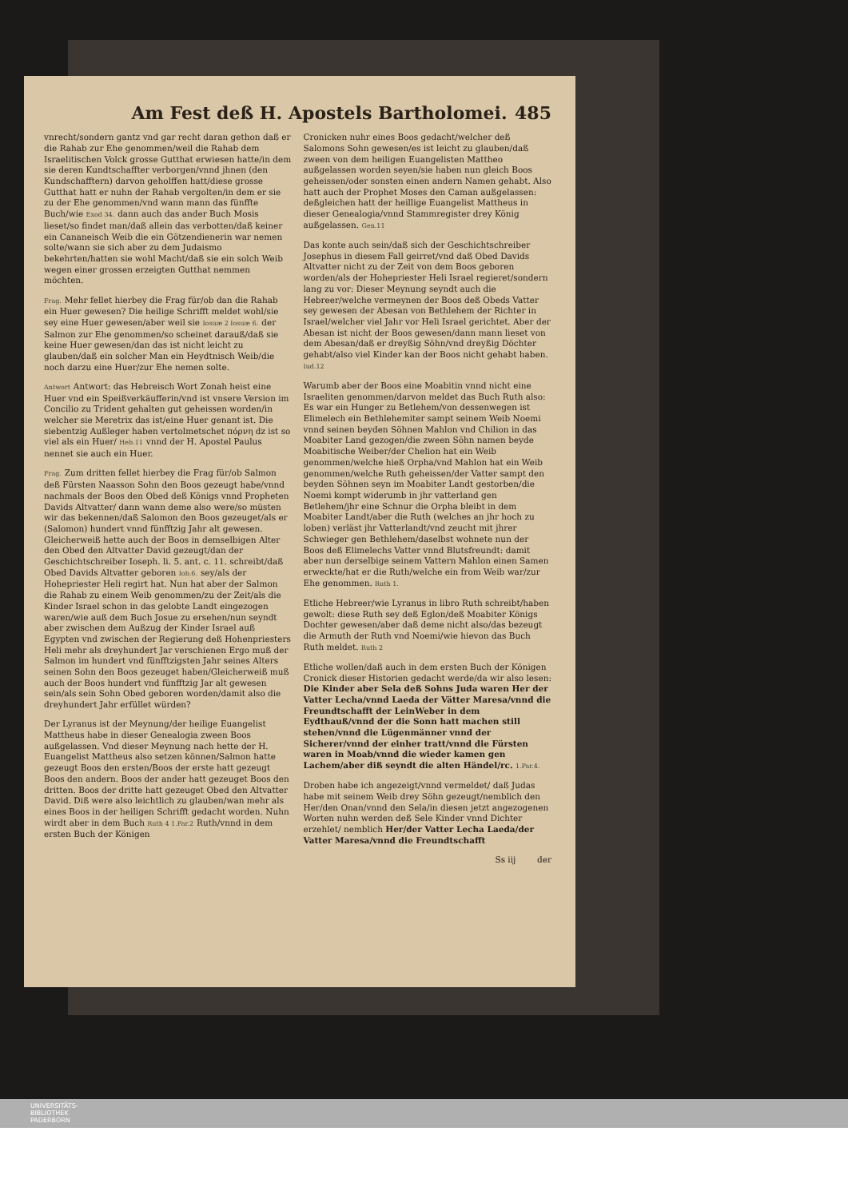Am Fest deß H. Apostels Bartholomei. 485
vnrecht/sondern gantz vnd gar recht daran gethon daß er die Rahab zur Ehe genommen/weil die Rahab dem Israelitischen Volck grosse Gutthat erwiesen hatte/in dem sie deren Kundtschaffter verborgen/vnnd jhnen (den Kundschafftern) darvon geholffen hatt/diese grosse Gutthat hatt er nuhn der Rahab vergolten/in dem er sie zu der Ehe genommen/vnd wann mann das fünffte Buch/wie Exod 34. dann auch das ander Buch Mosis lieset/so findet man/daß allein das verbotten/daß keiner ein Cananeisch Weib die ein Götzendienerin war nemen solte/wann sie sich aber zu dem Judaismo bekehrten/hatten sie wohl Macht/daß sie ein solch Weib wegen einer grossen erzeigten Gutthat nemmen möchten.
Frag. Mehr fellet hierbey die Frag für/ob dan die Rahab ein Huer gewesen? Die heilige Schrifft meldet wohl/sie sey eine Huer gewesen/aber weil sie Iosuæ 2 Iosuæ 6. der Salmon zur Ehe genommen/so scheinet darauß/daß sie keine Huer gewesen/dan das ist nicht leicht zu glauben/daß ein solcher Man ein Heydtnisch Weib/die noch darzu eine Huer/zur Ehe nemen solte.
Antwort Antwort: das Hebreisch Wort Zonah heist eine Huer vnd ein Speißverkäufferin/vnd ist vnsere Version im Concilio zu Trident gehalten gut geheissen worden/in welcher sie Meretrix das ist/eine Huer genant ist. Die siebentzig Außleger haben vertolmetschet πόρνη dz ist so viel als ein Huer/ Heb.11 vnnd der H. Apostel Paulus nennet sie auch ein Huer.
Frag. Zum dritten fellet hierbey die Frag für/ob Salmon deß Fürsten Naasson Sohn den Boos gezeugt habe/vnnd nachmals der Boos den Obed deß Königs vnnd Propheten Davids Altvatter/ dann wann deme also were/so müsten wir das bekennen/daß Salomon den Boos gezeuget/als er (Salomon) hundert vnnd fünfftzig Jahr alt gewesen. Gleicherweiß hette auch der Boos in demselbigen Alter den Obed den Altvatter David gezeugt/dan der Geschichtschreiber Ioseph. li. 5. ant. c. 11. schreibt/daß Obed Davids Altvatter geboren Iob.6. sey/als der Hohepriester Heli regirt hat. Nun hat aber der Salmon die Rahab zu einem Weib genommen/zu der Zeit/als die Kinder Israel schon in das gelobte Landt eingezogen waren/wie auß dem Buch Josue zu ersehen/nun seyndt aber zwischen dem Außzug der Kinder Israel auß Egypten vnd zwischen der Regierung deß Hohenpriesters Heli mehr als dreyhundert Jar verschienen Ergo muß der Salmon im hundert vnd fünfftzigsten Jahr seines Alters seinen Sohn den Boos gezeuget haben/Gleicherweiß muß auch der Boos hundert vnd fünfftzig Jar alt gewesen sein/als sein Sohn Obed geboren worden/damit also die dreyhundert Jahr erfüllet würden?
Der Lyranus ist der Meynung/der heilige Euangelist Mattheus habe in dieser Genealogia zween Boos außgelassen. Vnd dieser Meynung nach hette der H. Euangelist Mattheus also setzen können/Salmon hatte gezeugt Boos den ersten/Boos der erste hatt gezeugt Boos den andern. Boos der ander hatt gezeuget Boos den dritten. Boos der dritte hatt gezeuget Obed den Altvatter David. Diß were also leichtlich zu glauben/wan mehr als eines Boos in der heiligen Schrifft gedacht worden. Nuhn wirdt aber in dem Buch Ruth 4 1.Par.2 Ruth/vnnd in dem ersten Buch der Königen
Cronicken nuhr eines Boos gedacht/welcher deß Salomons Sohn gewesen/es ist leicht zu glauben/daß zween von dem heiligen Euangelisten Mattheo außgelassen worden seyen/sie haben nun gleich Boos geheissen/oder sonsten einen andern Namen gehabt. Also hatt auch der Prophet Moses den Caman außgelassen: deßgleichen hatt der heillige Euangelist Mattheus in dieser Genealogia/vnnd Stammregister drey König außgelassen. Gen.11
Das konte auch sein/daß sich der Geschichtschreiber Josephus in diesem Fall geirret/vnd daß Obed Davids Altvatter nicht zu der Zeit von dem Boos geboren worden/als der Hohepriester Heli Israel regieret/sondern lang zu vor: Dieser Meynung seyndt auch die Hebreer/welche vermeynen der Boos deß Obeds Vatter sey gewesen der Abesan von Bethlehem der Richter in Israel/welcher viel Jahr vor Heli Israel gerichtet. Aber der Abesan ist nicht der Boos gewesen/dann mann lieset von dem Abesan/daß er dreyßig Söhn/vnd dreyßig Döchter gehabt/also viel Kinder kan der Boos nicht gehabt haben. Iud.12
Warumb aber der Boos eine Moabitin vnnd nicht eine Israeliten genommen/darvon meldet das Buch Ruth also: Es war ein Hunger zu Betlehem/von dessenwegen ist Elimelech ein Bethlehemiter sampt seinem Weib Noemi vnnd seinen beyden Söhnen Mahlon vnd Chilion in das Moabiter Land gezogen/die zween Söhn namen beyde Moabitische Weiber/der Chelion hat ein Weib genommen/welche hieß Orpha/vnd Mahlon hat ein Weib genommen/welche Ruth geheissen/der Vatter sampt den beyden Söhnen seyn im Moabiter Landt gestorben/die Noemi kompt widerumb in jhr vatterland gen Betlehem/jhr eine Schnur die Orpha bleibt in dem Moabiter Landt/aber die Ruth (welches an jhr hoch zu loben) verläst jhr Vatterlandt/vnd zeucht mit jhrer Schwieger gen Bethlehem/daselbst wohnete nun der Boos deß Elimelechs Vatter vnnd Blutsfreundt: damit aber nun derselbige seinem Vattern Mahlon einen Samen erweckte/hat er die Ruth/welche ein from Weib war/zur Ehe genommen. Ruth 1.
Etliche Hebreer/wie Lyranus in libro Ruth schreibt/haben gewolt: diese Ruth sey deß Eglon/deß Moabiter Königs Dochter gewesen/aber daß deme nicht also/das bezeugt die Armuth der Ruth vnd Noemi/wie hievon das Buch Ruth meldet. Ruth 2
Etliche wollen/daß auch in dem ersten Buch der Königen Cronick dieser Historien gedacht werde/da wir also lesen: Die Kinder aber Sela deß Sohns Juda waren Her der Vatter Lecha/vnnd Laeda der Vätter Maresa/vnnd die Freundtschafft der LeinWeber in dem Eydthauß/vnnd der die Sonn hatt machen still stehen/vnnd die Lügenmänner vnnd der Sicherer/vnnd der einher tratt/vnnd die Fürsten waren in Moab/vnnd die wieder kamen gen Lachem/aber diß seyndt die alten Händel/rc. 1.Par.4.
Droben habe ich angezeigt/vnnd vermeldet/ daß Judas habe mit seinem Weib drey Söhn gezeugt/nemblich den Her/den Onan/vnnd den Sela/in diesen jetzt angezogenen Worten nuhn werden deß Sele Kinder vnnd Dichter erzehlet/ nemblich Her/der Vatter Lecha Laeda/der Vatter Maresa/vnnd die Freundtschafft
Ss iij der
UNIVERSITÄTS-
BIBLIOTHEK
PADERBORN